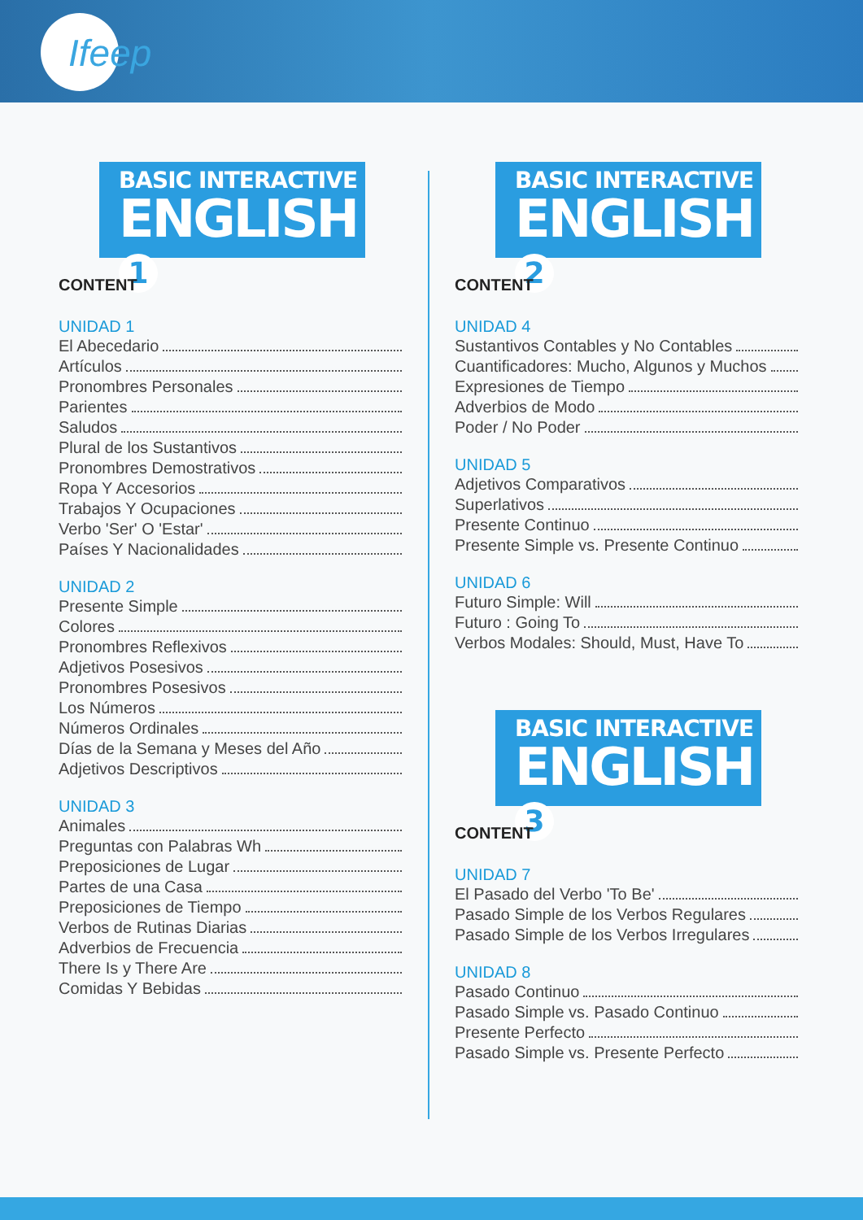Ifeep
BASIC INTERACTIVE
ENGLISH 1
CONTENT
UNIDAD 1
El Abecedario
Artículos
Pronombres Personales
Parientes
Saludos
Plural de los Sustantivos
Pronombres Demostrativos
Ropa Y Accesorios
Trabajos Y Ocupaciones
Verbo 'Ser' O 'Estar'
Países Y Nacionalidades
UNIDAD 2
Presente Simple
Colores
Pronombres Reflexivos
Adjetivos Posesivos
Pronombres Posesivos
Los Números
Números Ordinales
Días de la Semana y Meses del Año
Adjetivos Descriptivos
UNIDAD 3
Animales
Preguntas con Palabras Wh
Preposiciones de Lugar
Partes de una Casa
Preposiciones de Tiempo
Verbos de Rutinas Diarias
Adverbios de Frecuencia
There Is y There Are
Comidas Y Bebidas
BASIC INTERACTIVE
ENGLISH 2
CONTENT
UNIDAD 4
Sustantivos Contables y No Contables
Cuantificadores: Mucho, Algunos y Muchos
Expresiones de Tiempo
Adverbios de Modo
Poder / No Poder
UNIDAD 5
Adjetivos Comparativos
Superlativos
Presente Continuo
Presente Simple vs. Presente Continuo
UNIDAD 6
Futuro Simple: Will
Futuro : Going To
Verbos Modales: Should, Must, Have To
BASIC INTERACTIVE
ENGLISH 3
CONTENT
UNIDAD 7
El Pasado del Verbo 'To Be'
Pasado Simple de los Verbos Regulares
Pasado Simple de los Verbos Irregulares
UNIDAD 8
Pasado Continuo
Pasado Simple vs. Pasado Continuo
Presente Perfecto
Pasado Simple vs. Presente Perfecto